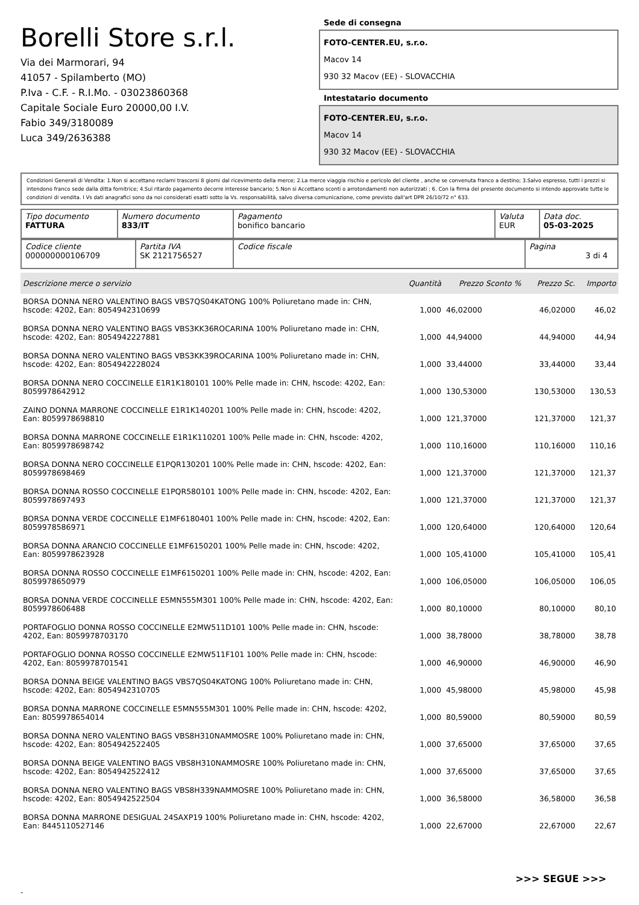Borelli Store s.r.l.
Via dei Marmorari, 94
41057 - Spilamberto (MO)
P.Iva - C.F. - R.I.Mo. - 03023860368
Capitale Sociale Euro 20000,00 I.V.
Fabio 349/3180089
Luca 349/2636388
Sede di consegna
FOTO-CENTER.EU, s.r.o.
Macov 14
930 32 Macov (EE) - SLOVACCHIA
Intestatario documento
FOTO-CENTER.EU, s.r.o.
Macov 14
930 32 Macov (EE) - SLOVACCHIA
Condizioni Generali di Vendita: 1.Non si accettano reclami trascorsi 8 giorni dal ricevimento della merce; 2.La merce viaggia rischio e pericolo del cliente , anche se convenuta franco a destino; 3.Salvo espresso, tutti i prezzi si intendono franco sede dalla ditta fornitrice; 4.Sul ritardo pagamento decorre interesse bancario; 5.Non si Accettano sconti o arrotondamenti non autorizzati ; 6. Con la firma del presente documento si intendo approvate tutte le condizioni di vendita. I Vs dati anagrafici sono da noi considerati esatti sotto la Vs. responsabilità, salvo diversa comunicazione, come previsto dall'art DPR 26/10/72 n° 633.
| Tipo documento FATTURA | Numero documento 833/IT | Pagamento bonifico bancario | Valuta EUR | Data doc. 05-03-2025 |
| Codice cliente 000000000106709 | Partita IVA SK 2121756527 | Codice fiscale | Pagina 3 di 4 |
| Descrizione merce o servizio | Quantità | Prezzo Sconto % | Prezzo Sc. | Importo |
| --- | --- | --- | --- | --- |
| BORSA DONNA NERO VALENTINO BAGS VBS7QS04KATONG 100% Poliuretano made in: CHN, hscode: 4202, Ean: 8054942310699 | 1,000 | 46,02000 | 46,02000 | 46,02 |
| BORSA DONNA NERO VALENTINO BAGS VBS3KK36ROCARINA 100% Poliuretano made in: CHN, hscode: 4202, Ean: 8054942227881 | 1,000 | 44,94000 | 44,94000 | 44,94 |
| BORSA DONNA NERO VALENTINO BAGS VBS3KK39ROCARINA 100% Poliuretano made in: CHN, hscode: 4202, Ean: 8054942228024 | 1,000 | 33,44000 | 33,44000 | 33,44 |
| BORSA DONNA NERO COCCINELLE E1R1K180101 100% Pelle made in: CHN, hscode: 4202, Ean: 8059978642912 | 1,000 | 130,53000 | 130,53000 | 130,53 |
| ZAINO DONNA MARRONE COCCINELLE E1R1K140201 100% Pelle made in: CHN, hscode: 4202, Ean: 8059978698810 | 1,000 | 121,37000 | 121,37000 | 121,37 |
| BORSA DONNA MARRONE COCCINELLE E1R1K110201 100% Pelle made in: CHN, hscode: 4202, Ean: 8059978698742 | 1,000 | 110,16000 | 110,16000 | 110,16 |
| BORSA DONNA NERO COCCINELLE E1PQR130201 100% Pelle made in: CHN, hscode: 4202, Ean: 8059978698469 | 1,000 | 121,37000 | 121,37000 | 121,37 |
| BORSA DONNA ROSSO COCCINELLE E1PQR580101 100% Pelle made in: CHN, hscode: 4202, Ean: 8059978697493 | 1,000 | 121,37000 | 121,37000 | 121,37 |
| BORSA DONNA VERDE COCCINELLE E1MF6180401 100% Pelle made in: CHN, hscode: 4202, Ean: 8059978586971 | 1,000 | 120,64000 | 120,64000 | 120,64 |
| BORSA DONNA ARANCIO COCCINELLE E1MF6150201 100% Pelle made in: CHN, hscode: 4202, Ean: 8059978623928 | 1,000 | 105,41000 | 105,41000 | 105,41 |
| BORSA DONNA ROSSO COCCINELLE E1MF6150201 100% Pelle made in: CHN, hscode: 4202, Ean: 8059978650979 | 1,000 | 106,05000 | 106,05000 | 106,05 |
| BORSA DONNA VERDE COCCINELLE E5MN555M301 100% Pelle made in: CHN, hscode: 4202, Ean: 8059978606488 | 1,000 | 80,10000 | 80,10000 | 80,10 |
| PORTAFOGLIO DONNA ROSSO COCCINELLE E2MW511D101 100% Pelle made in: CHN, hscode: 4202, Ean: 8059978703170 | 1,000 | 38,78000 | 38,78000 | 38,78 |
| PORTAFOGLIO DONNA ROSSO COCCINELLE E2MW511F101 100% Pelle made in: CHN, hscode: 4202, Ean: 8059978701541 | 1,000 | 46,90000 | 46,90000 | 46,90 |
| BORSA DONNA BEIGE VALENTINO BAGS VBS7QS04KATONG 100% Poliuretano made in: CHN, hscode: 4202, Ean: 8054942310705 | 1,000 | 45,98000 | 45,98000 | 45,98 |
| BORSA DONNA MARRONE COCCINELLE E5MN555M301 100% Pelle made in: CHN, hscode: 4202, Ean: 8059978654014 | 1,000 | 80,59000 | 80,59000 | 80,59 |
| BORSA DONNA NERO VALENTINO BAGS VBS8H310NAMMOSRE 100% Poliuretano made in: CHN, hscode: 4202, Ean: 8054942522405 | 1,000 | 37,65000 | 37,65000 | 37,65 |
| BORSA DONNA BEIGE VALENTINO BAGS VBS8H310NAMMOSRE 100% Poliuretano made in: CHN, hscode: 4202, Ean: 8054942522412 | 1,000 | 37,65000 | 37,65000 | 37,65 |
| BORSA DONNA NERO VALENTINO BAGS VBS8H339NAMMOSRE 100% Poliuretano made in: CHN, hscode: 4202, Ean: 8054942522504 | 1,000 | 36,58000 | 36,58000 | 36,58 |
| BORSA DONNA MARRONE DESIGUAL 24SAXP19 100% Poliuretano made in: CHN, hscode: 4202, Ean: 8445110527146 | 1,000 | 22,67000 | 22,67000 | 22,67 |
>>> SEGUE >>>
-